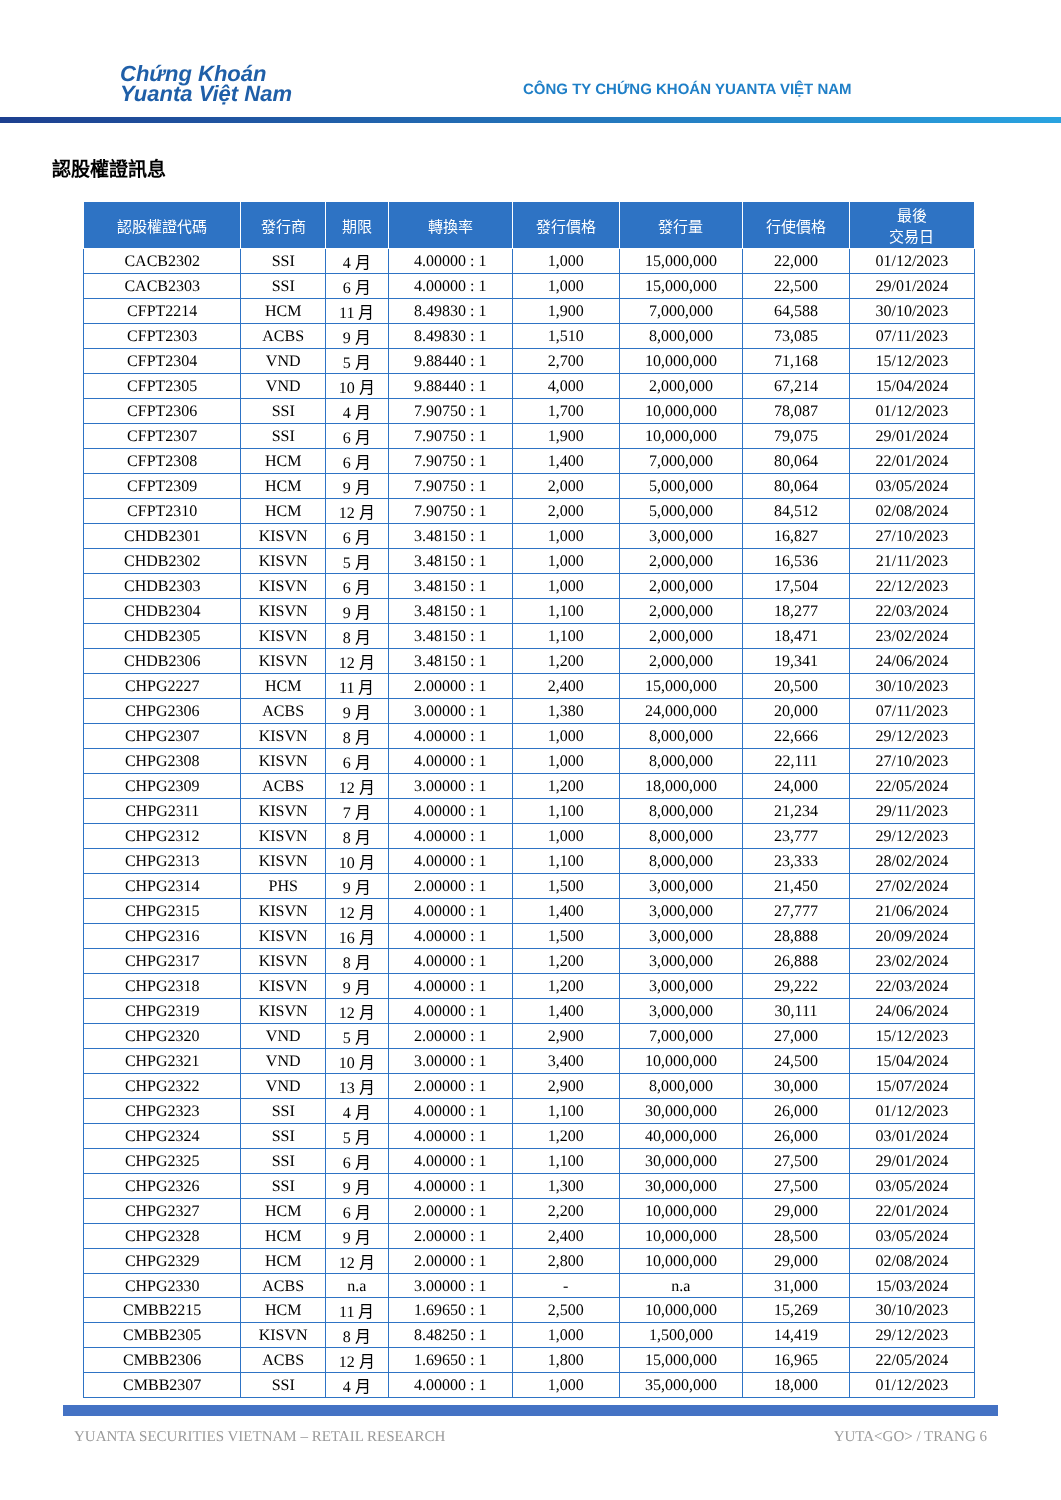Chứng Khoán
Yuanta Việt Nam
CÔNG TY CHỨNG KHOÁN YUANTA VIỆT NAM
認股權證訊息
| 認股權證代碼 | 發行商 | 期限 | 轉換率 | 發行價格 | 發行量 | 行使價格 | 最後 交易日 |
| --- | --- | --- | --- | --- | --- | --- | --- |
| CACB2302 | SSI | 4 月 | 4.00000 : 1 | 1,000 | 15,000,000 | 22,000 | 01/12/2023 |
| CACB2303 | SSI | 6 月 | 4.00000 : 1 | 1,000 | 15,000,000 | 22,500 | 29/01/2024 |
| CFPT2214 | HCM | 11 月 | 8.49830 : 1 | 1,900 | 7,000,000 | 64,588 | 30/10/2023 |
| CFPT2303 | ACBS | 9 月 | 8.49830 : 1 | 1,510 | 8,000,000 | 73,085 | 07/11/2023 |
| CFPT2304 | VND | 5 月 | 9.88440 : 1 | 2,700 | 10,000,000 | 71,168 | 15/12/2023 |
| CFPT2305 | VND | 10 月 | 9.88440 : 1 | 4,000 | 2,000,000 | 67,214 | 15/04/2024 |
| CFPT2306 | SSI | 4 月 | 7.90750 : 1 | 1,700 | 10,000,000 | 78,087 | 01/12/2023 |
| CFPT2307 | SSI | 6 月 | 7.90750 : 1 | 1,900 | 10,000,000 | 79,075 | 29/01/2024 |
| CFPT2308 | HCM | 6 月 | 7.90750 : 1 | 1,400 | 7,000,000 | 80,064 | 22/01/2024 |
| CFPT2309 | HCM | 9 月 | 7.90750 : 1 | 2,000 | 5,000,000 | 80,064 | 03/05/2024 |
| CFPT2310 | HCM | 12 月 | 7.90750 : 1 | 2,000 | 5,000,000 | 84,512 | 02/08/2024 |
| CHDB2301 | KISVN | 6 月 | 3.48150 : 1 | 1,000 | 3,000,000 | 16,827 | 27/10/2023 |
| CHDB2302 | KISVN | 5 月 | 3.48150 : 1 | 1,000 | 2,000,000 | 16,536 | 21/11/2023 |
| CHDB2303 | KISVN | 6 月 | 3.48150 : 1 | 1,000 | 2,000,000 | 17,504 | 22/12/2023 |
| CHDB2304 | KISVN | 9 月 | 3.48150 : 1 | 1,100 | 2,000,000 | 18,277 | 22/03/2024 |
| CHDB2305 | KISVN | 8 月 | 3.48150 : 1 | 1,100 | 2,000,000 | 18,471 | 23/02/2024 |
| CHDB2306 | KISVN | 12 月 | 3.48150 : 1 | 1,200 | 2,000,000 | 19,341 | 24/06/2024 |
| CHPG2227 | HCM | 11 月 | 2.00000 : 1 | 2,400 | 15,000,000 | 20,500 | 30/10/2023 |
| CHPG2306 | ACBS | 9 月 | 3.00000 : 1 | 1,380 | 24,000,000 | 20,000 | 07/11/2023 |
| CHPG2307 | KISVN | 8 月 | 4.00000 : 1 | 1,000 | 8,000,000 | 22,666 | 29/12/2023 |
| CHPG2308 | KISVN | 6 月 | 4.00000 : 1 | 1,000 | 8,000,000 | 22,111 | 27/10/2023 |
| CHPG2309 | ACBS | 12 月 | 3.00000 : 1 | 1,200 | 18,000,000 | 24,000 | 22/05/2024 |
| CHPG2311 | KISVN | 7 月 | 4.00000 : 1 | 1,100 | 8,000,000 | 21,234 | 29/11/2023 |
| CHPG2312 | KISVN | 8 月 | 4.00000 : 1 | 1,000 | 8,000,000 | 23,777 | 29/12/2023 |
| CHPG2313 | KISVN | 10 月 | 4.00000 : 1 | 1,100 | 8,000,000 | 23,333 | 28/02/2024 |
| CHPG2314 | PHS | 9 月 | 2.00000 : 1 | 1,500 | 3,000,000 | 21,450 | 27/02/2024 |
| CHPG2315 | KISVN | 12 月 | 4.00000 : 1 | 1,400 | 3,000,000 | 27,777 | 21/06/2024 |
| CHPG2316 | KISVN | 16 月 | 4.00000 : 1 | 1,500 | 3,000,000 | 28,888 | 20/09/2024 |
| CHPG2317 | KISVN | 8 月 | 4.00000 : 1 | 1,200 | 3,000,000 | 26,888 | 23/02/2024 |
| CHPG2318 | KISVN | 9 月 | 4.00000 : 1 | 1,200 | 3,000,000 | 29,222 | 22/03/2024 |
| CHPG2319 | KISVN | 12 月 | 4.00000 : 1 | 1,400 | 3,000,000 | 30,111 | 24/06/2024 |
| CHPG2320 | VND | 5 月 | 2.00000 : 1 | 2,900 | 7,000,000 | 27,000 | 15/12/2023 |
| CHPG2321 | VND | 10 月 | 3.00000 : 1 | 3,400 | 10,000,000 | 24,500 | 15/04/2024 |
| CHPG2322 | VND | 13 月 | 2.00000 : 1 | 2,900 | 8,000,000 | 30,000 | 15/07/2024 |
| CHPG2323 | SSI | 4 月 | 4.00000 : 1 | 1,100 | 30,000,000 | 26,000 | 01/12/2023 |
| CHPG2324 | SSI | 5 月 | 4.00000 : 1 | 1,200 | 40,000,000 | 26,000 | 03/01/2024 |
| CHPG2325 | SSI | 6 月 | 4.00000 : 1 | 1,100 | 30,000,000 | 27,500 | 29/01/2024 |
| CHPG2326 | SSI | 9 月 | 4.00000 : 1 | 1,300 | 30,000,000 | 27,500 | 03/05/2024 |
| CHPG2327 | HCM | 6 月 | 2.00000 : 1 | 2,200 | 10,000,000 | 29,000 | 22/01/2024 |
| CHPG2328 | HCM | 9 月 | 2.00000 : 1 | 2,400 | 10,000,000 | 28,500 | 03/05/2024 |
| CHPG2329 | HCM | 12 月 | 2.00000 : 1 | 2,800 | 10,000,000 | 29,000 | 02/08/2024 |
| CHPG2330 | ACBS | n.a | 3.00000 : 1 | - | n.a | 31,000 | 15/03/2024 |
| CMBB2215 | HCM | 11 月 | 1.69650 : 1 | 2,500 | 10,000,000 | 15,269 | 30/10/2023 |
| CMBB2305 | KISVN | 8 月 | 8.48250 : 1 | 1,000 | 1,500,000 | 14,419 | 29/12/2023 |
| CMBB2306 | ACBS | 12 月 | 1.69650 : 1 | 1,800 | 15,000,000 | 16,965 | 22/05/2024 |
| CMBB2307 | SSI | 4 月 | 4.00000 : 1 | 1,000 | 35,000,000 | 18,000 | 01/12/2023 |
YUANTA SECURITIES VIETNAM – RETAIL RESEARCH
YUTA<GO> / TRANG 6